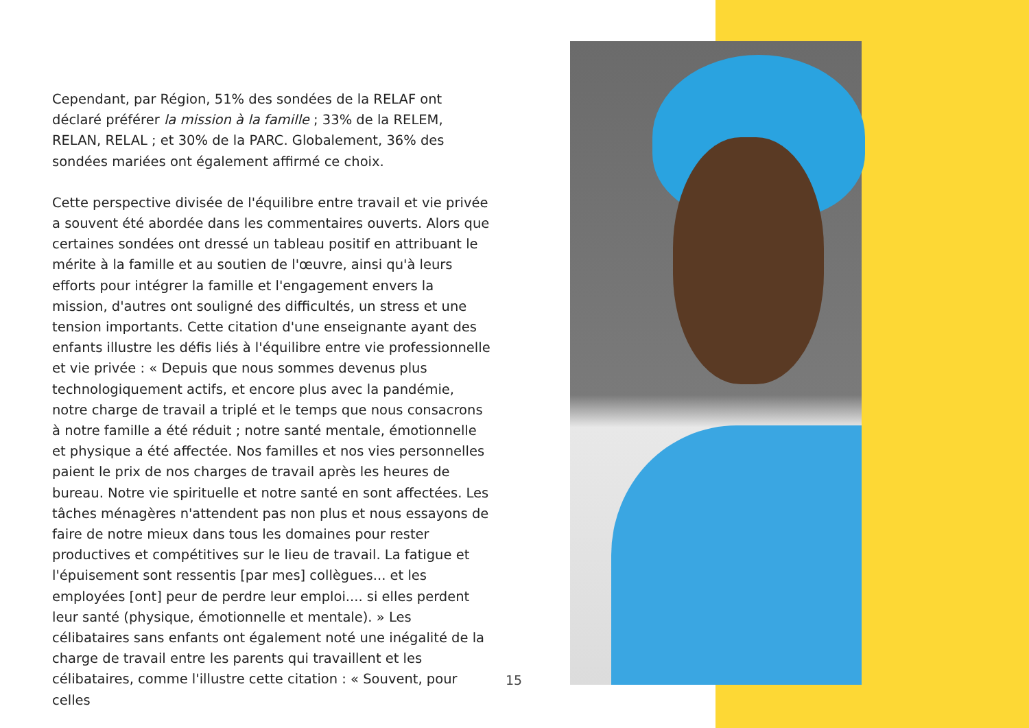Cependant, par Région, 51% des sondées de la RELAF ont déclaré préférer la mission à la famille ; 33% de la RELEM, RELAN, RELAL ; et 30% de la PARC. Globalement, 36% des sondées mariées ont également affirmé ce choix.
Cette perspective divisée de l'équilibre entre travail et vie privée a souvent été abordée dans les commentaires ouverts. Alors que certaines sondées ont dressé un tableau positif en attribuant le mérite à la famille et au soutien de l'œuvre, ainsi qu'à leurs efforts pour intégrer la famille et l'engagement envers la mission, d'autres ont souligné des difficultés, un stress et une tension importants. Cette citation d'une enseignante ayant des enfants illustre les défis liés à l'équilibre entre vie professionnelle et vie privée : « Depuis que nous sommes devenus plus technologiquement actifs, et encore plus avec la pandémie, notre charge de travail a triplé et le temps que nous consacrons à notre famille a été réduit ; notre santé mentale, émotionnelle et physique a été affectée. Nos familles et nos vies personnelles paient le prix de nos charges de travail après les heures de bureau. Notre vie spirituelle et notre santé en sont affectées. Les tâches ménagères n'attendent pas non plus et nous essayons de faire de notre mieux dans tous les domaines pour rester productives et compétitives sur le lieu de travail. La fatigue et l'épuisement sont ressentis [par mes] collègues... et les employées [ont] peur de perdre leur emploi.... si elles perdent leur santé (physique, émotionnelle et mentale). » Les célibataires sans enfants ont également noté une inégalité de la charge de travail entre les parents qui travaillent et les célibataires, comme l'illustre cette citation : « Souvent, pour celles
15